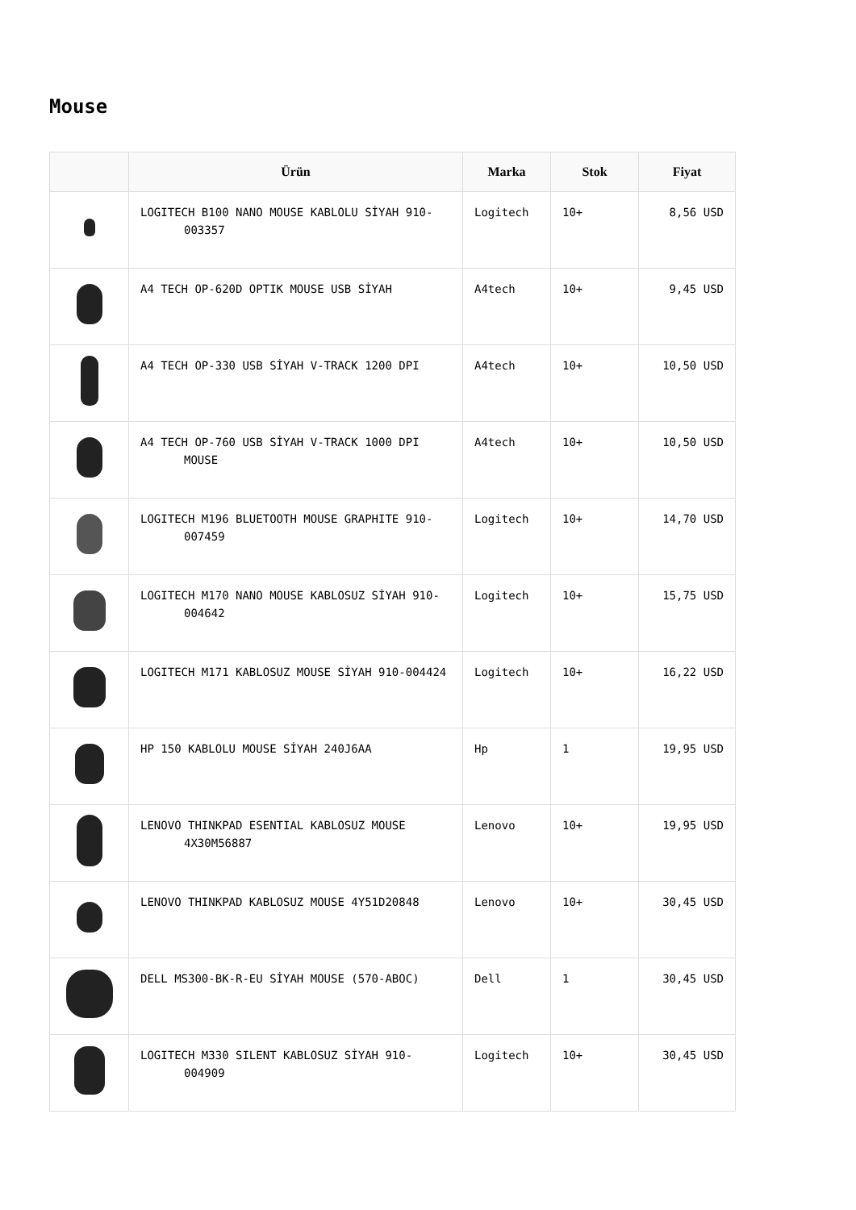Mouse
| | Ürün | Marka | Stok | Fiyat |
| --- | --- | --- | --- | --- |
| | LOGITECH B100 NANO MOUSE KABLOLU SİYAH 910-003357 | Logitech | 10+ | 8,56 USD |
| | A4 TECH OP-620D OPTIK MOUSE USB SİYAH | A4tech | 10+ | 9,45 USD |
| | A4 TECH OP-330 USB SİYAH V-TRACK 1200 DPI | A4tech | 10+ | 10,50 USD |
| | A4 TECH OP-760 USB SİYAH V-TRACK 1000 DPI MOUSE | A4tech | 10+ | 10,50 USD |
| | LOGITECH M196 BLUETOOTH MOUSE GRAPHITE 910-007459 | Logitech | 10+ | 14,70 USD |
| | LOGITECH M170 NANO MOUSE KABLOSUZ SİYAH 910-004642 | Logitech | 10+ | 15,75 USD |
| | LOGITECH M171 KABLOSUZ MOUSE SİYAH 910-004424 | Logitech | 10+ | 16,22 USD |
| | HP 150 KABLOLU MOUSE SİYAH 240J6AA | Hp | 1 | 19,95 USD |
| | LENOVO THINKPAD ESENTIAL KABLOSUZ MOUSE 4X30M56887 | Lenovo | 10+ | 19,95 USD |
| | LENOVO THINKPAD KABLOSUZ MOUSE 4Y51D20848 | Lenovo | 10+ | 30,45 USD |
| | DELL MS300-BK-R-EU SİYAH MOUSE (570-ABOC) | Dell | 1 | 30,45 USD |
| | LOGITECH M330 SILENT KABLOSUZ SİYAH 910-004909 | Logitech | 10+ | 30,45 USD |